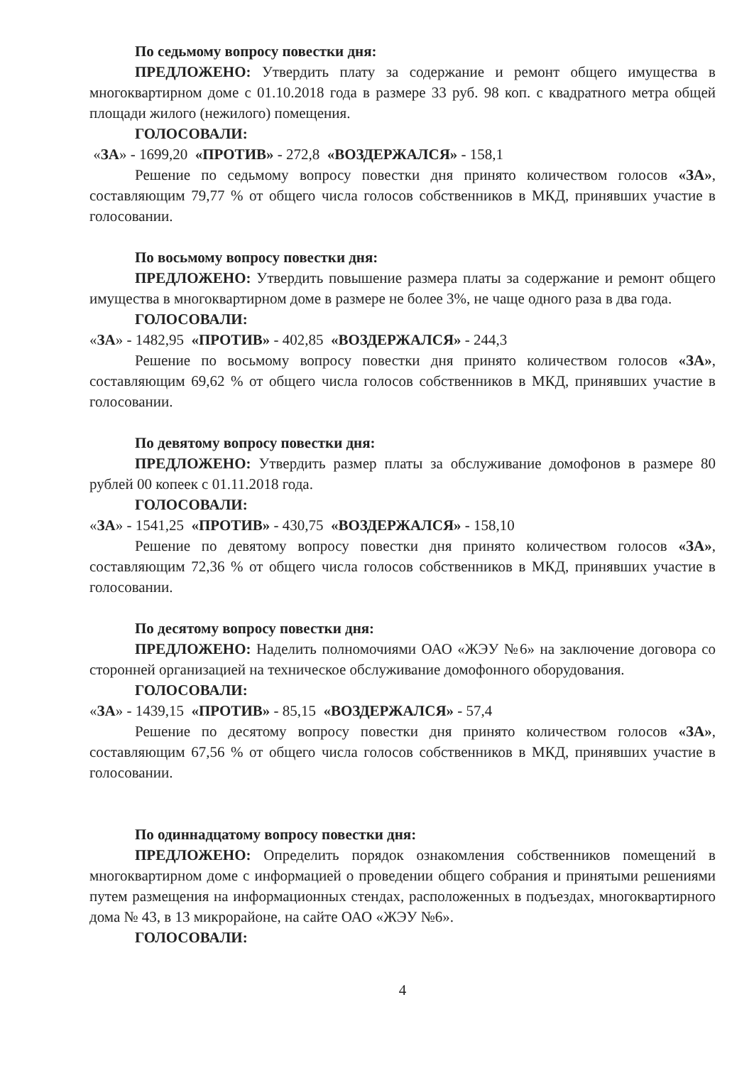По седьмому вопросу повестки дня:
ПРЕДЛОЖЕНО: Утвердить плату за содержание и ремонт общего имущества в многоквартирном доме с 01.10.2018 года в размере 33 руб. 98 коп. с квадратного метра общей площади жилого (нежилого) помещения.
ГОЛОСОВАЛИ:
«ЗА» - 1699,20 «ПРОТИВ» - 272,8 «ВОЗДЕРЖАЛСЯ» - 158,1
Решение по седьмому вопросу повестки дня принято количеством голосов «ЗА», составляющим 79,77 % от общего числа голосов собственников в МКД, принявших участие в голосовании.
По восьмому вопросу повестки дня:
ПРЕДЛОЖЕНО: Утвердить повышение размера платы за содержание и ремонт общего имущества в многоквартирном доме в размере не более 3%, не чаще одного раза в два года.
ГОЛОСОВАЛИ:
«ЗА» - 1482,95 «ПРОТИВ» - 402,85 «ВОЗДЕРЖАЛСЯ» - 244,3
Решение по восьмому вопросу повестки дня принято количеством голосов «ЗА», составляющим 69,62 % от общего числа голосов собственников в МКД, принявших участие в голосовании.
По девятому вопросу повестки дня:
ПРЕДЛОЖЕНО: Утвердить размер платы за обслуживание домофонов в размере 80 рублей 00 копеек с 01.11.2018 года.
ГОЛОСОВАЛИ:
«ЗА» - 1541,25 «ПРОТИВ» - 430,75 «ВОЗДЕРЖАЛСЯ» - 158,10
Решение по девятому вопросу повестки дня принято количеством голосов «ЗА», составляющим 72,36 % от общего числа голосов собственников в МКД, принявших участие в голосовании.
По десятому вопросу повестки дня:
ПРЕДЛОЖЕНО: Наделить полномочиями ОАО «ЖЭУ №6» на заключение договора со сторонней организацией на техническое обслуживание домофонного оборудования.
ГОЛОСОВАЛИ:
«ЗА» - 1439,15 «ПРОТИВ» - 85,15 «ВОЗДЕРЖАЛСЯ» - 57,4
Решение по десятому вопросу повестки дня принято количеством голосов «ЗА», составляющим 67,56 % от общего числа голосов собственников в МКД, принявших участие в голосовании.
По одиннадцатому вопросу повестки дня:
ПРЕДЛОЖЕНО: Определить порядок ознакомления собственников помещений в многоквартирном доме с информацией о проведении общего собрания и принятыми решениями путем размещения на информационных стендах, расположенных в подъездах, многоквартирного дома № 43, в 13 микрорайоне, на сайте ОАО «ЖЭУ №6».
ГОЛОСОВАЛИ:
4